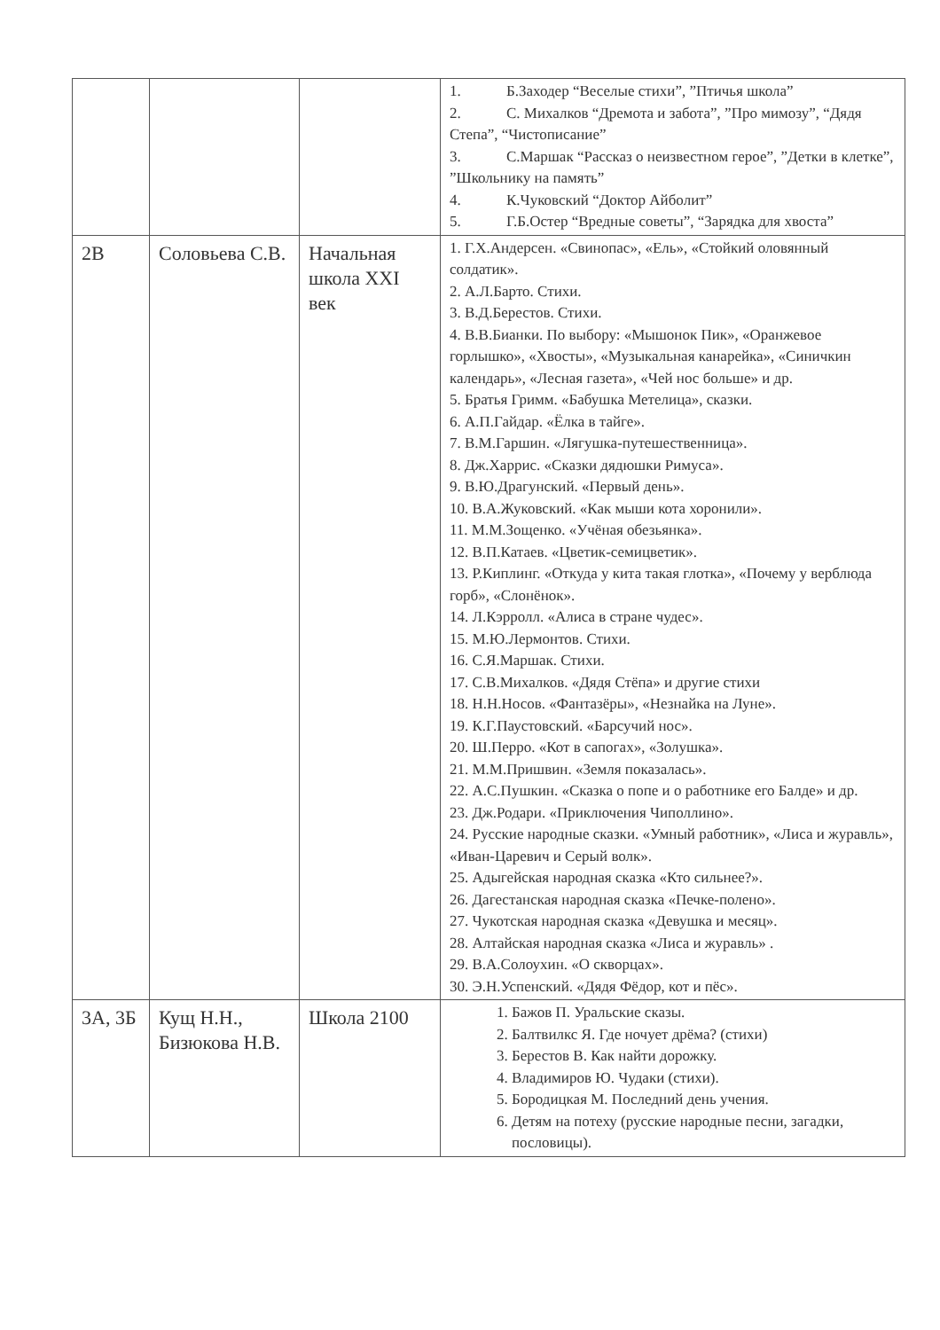| | | | 1. Б.Заходер “Веселые стихи”, ”Птичья школа” 2. С. Михалков “Дремота и забота”, ”Про мимозу”, “Дядя Степа”, “Чистописание” 3. С.Маршак “Рассказ о неизвестном герое”, ”Детки в клетке”, ”Школьнику на память” 4. К.Чуковский “Доктор Айболит” 5. Г.Б.Остер “Вредные советы”, “Зарядка для хвоста” |
| 2В | Соловьева С.В. | Начальная школа XXI век | 1. Г.Х.Андерсен. «Свинопас», «Ель», «Стойкий оловянный солдатик». 2. А.Л.Барто. Стихи. 3. В.Д.Берестов. Стихи. 4. В.В.Бианки. По выбору: «Мышонок Пик», «Оранжевое горлышко», «Хвосты», «Музыкальная канарейка», «Синичкин календарь», «Лесная газета», «Чей нос больше» и др. 5. Братья Гримм. «Бабушка Метелица», сказки. 6. А.П.Гайдар. «Ёлка в тайге». 7. В.М.Гаршин. «Лягушка-путешественница». 8. Дж.Харрис. «Сказки дядюшки Римуса». 9. В.Ю.Драгунский. «Первый день». 10. В.А.Жуковский. «Как мыши кота хоронили». 11. М.М.Зощенко. «Учёная обезьянка». 12. В.П.Катаев. «Цветик-семицветик». 13. Р.Киплинг. «Откуда у кита такая глотка», «Почему у верблюда горб», «Слонёнок». 14. Л.Кэрролл. «Алиса в стране чудес». 15. М.Ю.Лермонтов. Стихи. 16. С.Я.Маршак. Стихи. 17. С.В.Михалков. «Дядя Стёпа» и другие стихи 18. Н.Н.Носов. «Фантазёры», «Незнайка на Луне». 19. К.Г.Паустовский. «Барсучий нос». 20. Ш.Перро. «Кот в сапогах», «Золушка». 21. М.М.Пришвин. «Земля показалась». 22. А.С.Пушкин. «Сказка о попе и о работнике его Балде» и др. 23. Дж.Родари. «Приключения Чиполлино». 24. Русские народные сказки. «Умный работник», «Лиса и журавль», «Иван-Царевич и Серый волк». 25. Адыгейская народная сказка «Кто сильнее?». 26. Дагестанская народная сказка «Печке-полено». 27. Чукотская народная сказка «Девушка и месяц». 28. Алтайская народная сказка «Лиса и журавль» . 29. В.А.Солоухин. «О скворцах». 30. Э.Н.Успенский. «Дядя Фёдор, кот и пёс». |
| 3А, 3Б | Кущ Н.Н., Бизюкова Н.В. | Школа 2100 | 1. Бажов П. Уральские сказы. 2. Балтвилкс Я. Где ночует дрёма? (стихи) 3. Берестов В. Как найти дорожку. 4. Владимиров Ю. Чудаки (стихи). 5. Бородицкая М. Последний день учения. 6. Детям на потеху (русские народные песни, загадки, пословицы). |